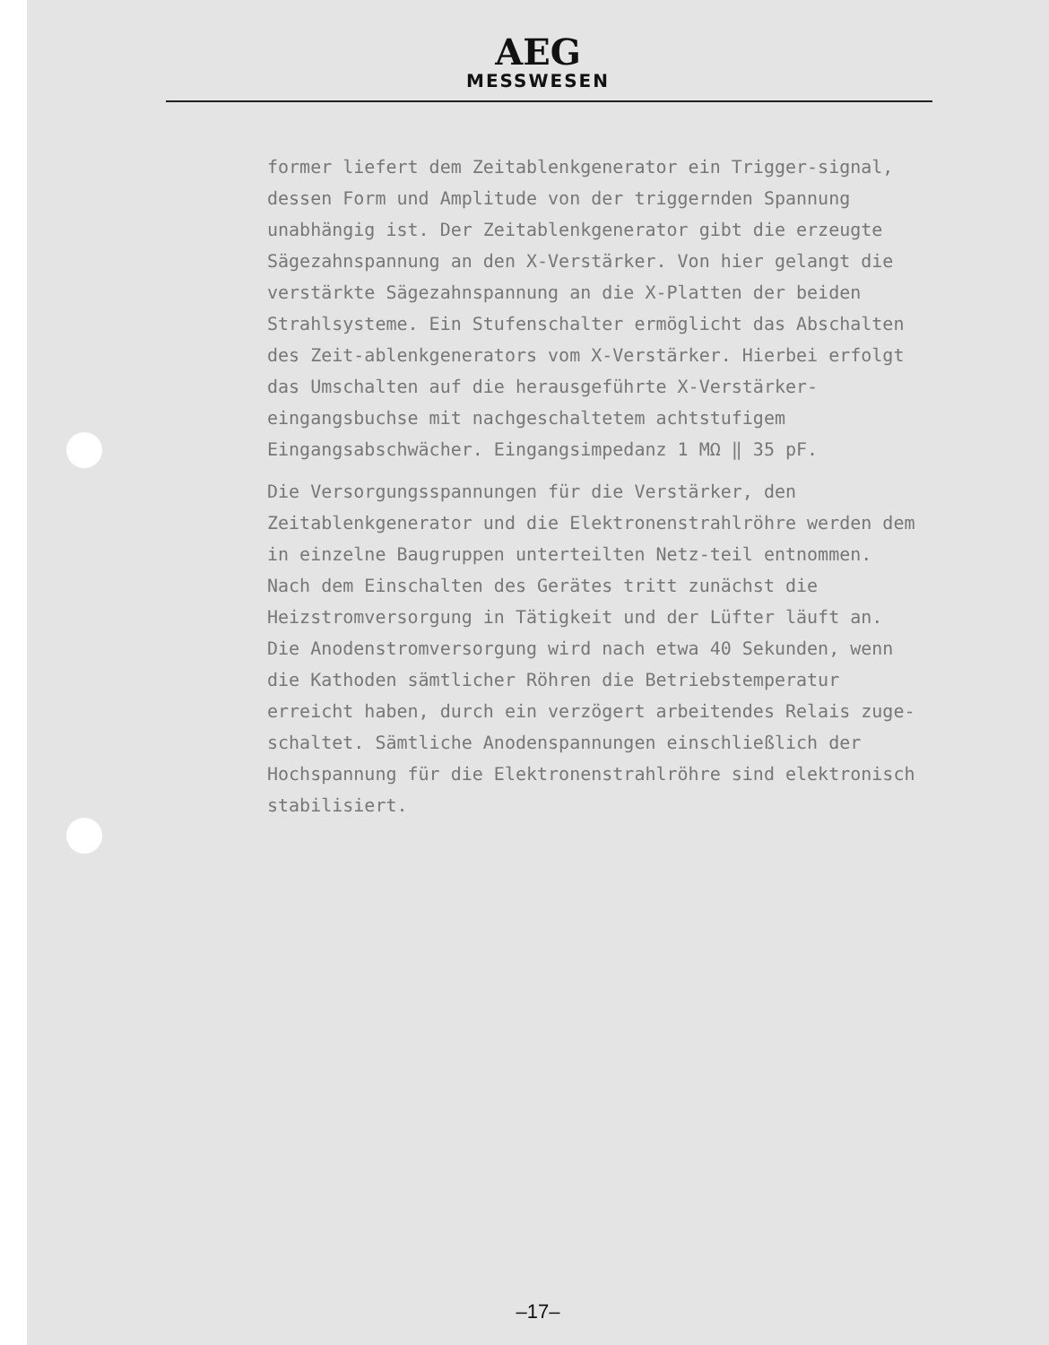AEG
MESSWESEN
former liefert dem Zeitablenkgenerator ein Trigger-signal, dessen Form und Amplitude von der triggernden Spannung unabhängig ist. Der Zeitablenkgenerator gibt die erzeugte Sägezahnspannung an den X-Verstärker. Von hier gelangt die verstärkte Sägezahnspannung an die X-Platten der beiden Strahlsysteme. Ein Stufenschalter ermöglicht das Abschalten des Zeit-ablenkgenerators vom X-Verstärker. Hierbei erfolgt das Umschalten auf die herausgeführte X-Verstärker-eingangsbuchse mit nachgeschaltetem achtstufigem Eingangsabschwächer. Eingangsimpedanz 1 MΩ ‖ 35 pF.
Die Versorgungsspannungen für die Verstärker, den Zeitablenkgenerator und die Elektronenstrahlröhre werden dem in einzelne Baugruppen unterteilten Netz-teil entnommen. Nach dem Einschalten des Gerätes tritt zunächst die Heizstromversorgung in Tätigkeit und der Lüfter läuft an. Die Anodenstromversorgung wird nach etwa 40 Sekunden, wenn die Kathoden sämtlicher Röhren die Betriebstemperatur erreicht haben, durch ein verzögert arbeitendes Relais zuge-schaltet. Sämtliche Anodenspannungen einschließlich der Hochspannung für die Elektronenstrahlröhre sind elektronisch stabilisiert.
–17–